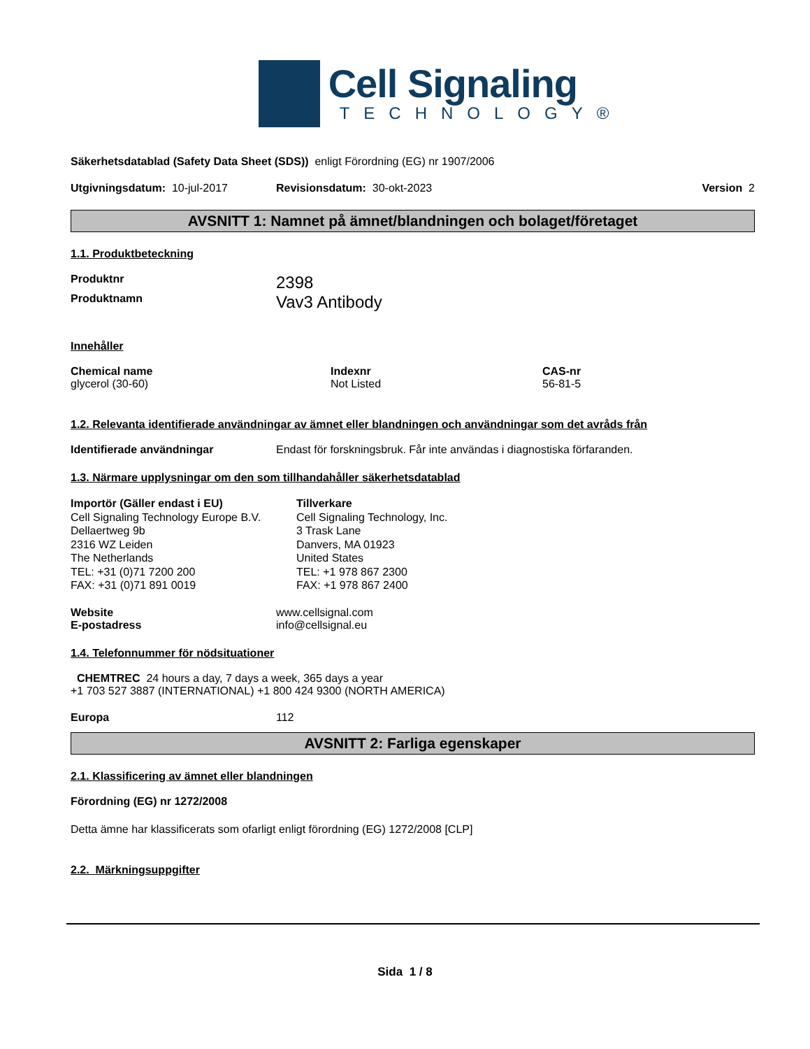Cell Signaling
TECHNOLOGY®
Säkerhetsdatablad (Safety Data Sheet (SDS)) enligt Förordning (EG) nr 1907/2006
Utgivningsdatum: 10-jul-2017 Revisionsdatum: 30-okt-2023 Version 2
AVSNITT 1: Namnet på ämnet/blandningen och bolaget/företaget
1.1. Produktbeteckning
Produktnr 2398
Produktnamn Vav3 Antibody
Innehåller
Chemical name
glycerol (30-60)
Indexnr
Not Listed
CAS-nr
56-81-5
1.2. Relevanta identifierade användningar av ämnet eller blandningen och användningar som det avråds från
Identifierade användningar Endast för forskningsbruk. Får inte användas i diagnostiska förfaranden.
1.3. Närmare upplysningar om den som tillhandahåller säkerhetsdatablad
Importör (Gäller endast i EU)
Cell Signaling Technology Europe B.V.
Dellaertweg 9b
2316 WZ Leiden
The Netherlands
TEL: +31 (0)71 7200 200
FAX: +31 (0)71 891 0019
Tillverkare
Cell Signaling Technology, Inc.
3 Trask Lane
Danvers, MA 01923
United States
TEL: +1 978 867 2300
FAX: +1 978 867 2400
Website
E-postadress www.cellsignal.com
info@cellsignal.eu
1.4. Telefonnummer för nödsituationer
CHEMTREC 24 hours a day, 7 days a week, 365 days a year
+1 703 527 3887 (INTERNATIONAL) +1 800 424 9300 (NORTH AMERICA)
Europa 112
AVSNITT 2: Farliga egenskaper
2.1. Klassificering av ämnet eller blandningen
Förordning (EG) nr 1272/2008
Detta ämne har klassificerats som ofarligt enligt förordning (EG) 1272/2008 [CLP]
2.2. Märkningsuppgifter
Sida 1 / 8